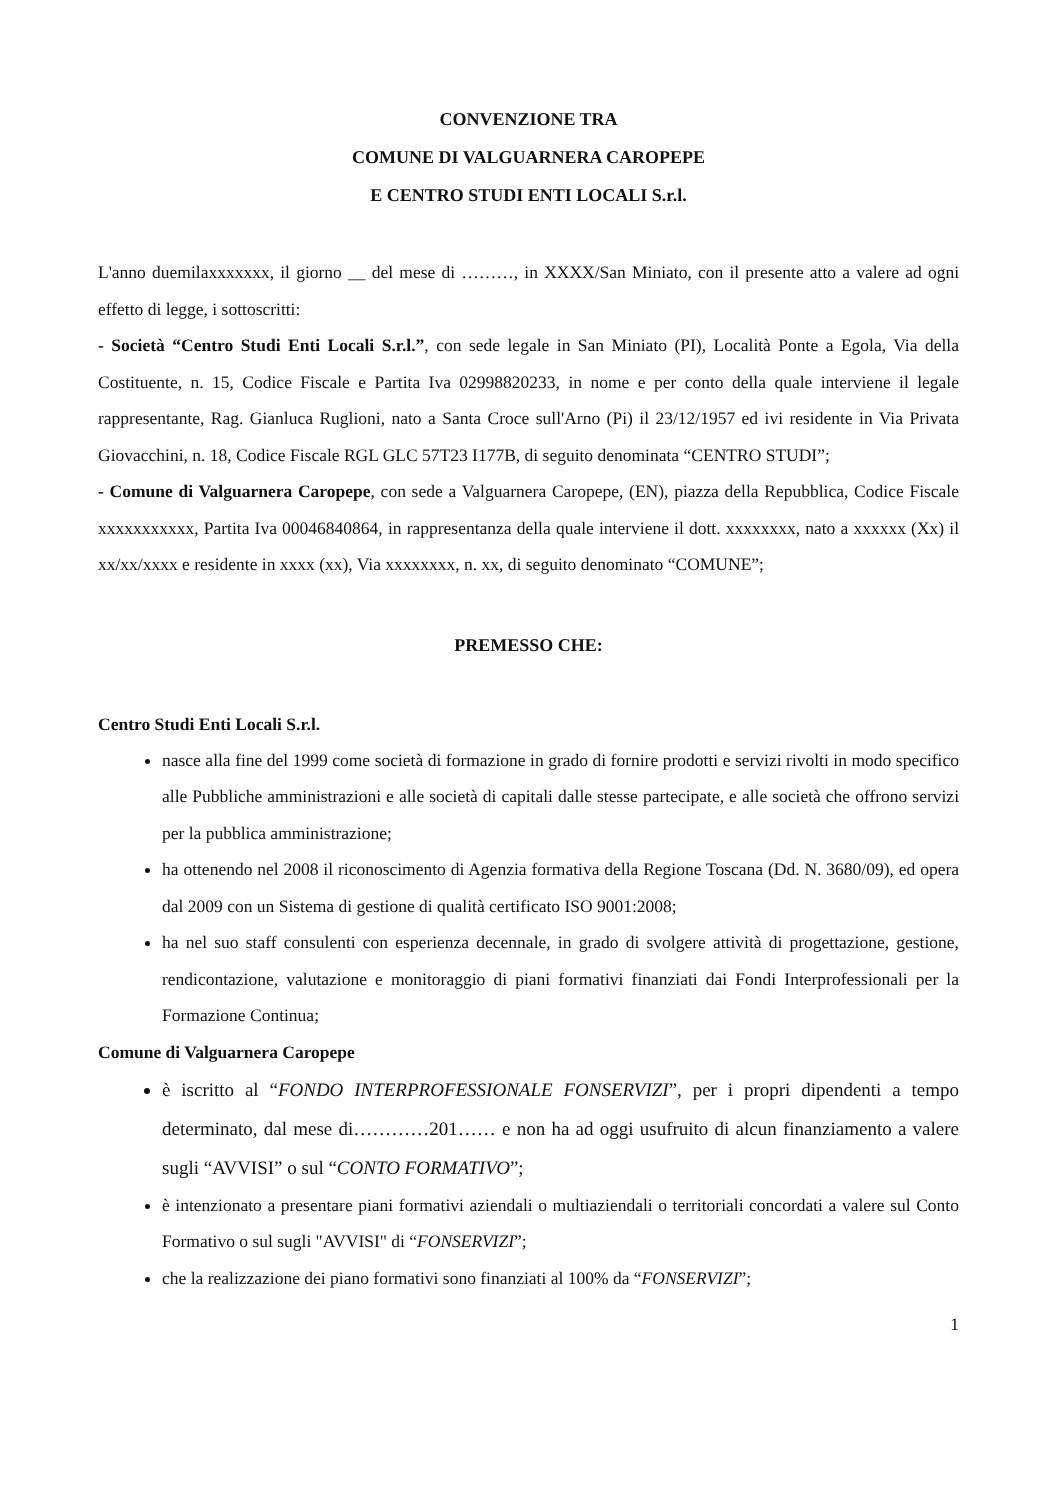CONVENZIONE TRA
COMUNE DI VALGUARNERA CAROPEPE
E CENTRO STUDI ENTI LOCALI S.r.l.
L'anno duemilaxxxxxxx, il giorno __ del mese di ………, in XXXX/San Miniato, con il presente atto a valere ad ogni effetto di legge, i sottoscritti:
- Società “Centro Studi Enti Locali S.r.l.”, con sede legale in San Miniato (PI), Località Ponte a Egola, Via della Costituente, n. 15, Codice Fiscale e Partita Iva 02998820233, in nome e per conto della quale interviene il legale rappresentante, Rag. Gianluca Ruglioni, nato a Santa Croce sull'Arno (Pi) il 23/12/1957 ed ivi residente in Via Privata Giovacchini, n. 18, Codice Fiscale RGL GLC 57T23 I177B, di seguito denominata “CENTRO STUDI”;
- Comune di Valguarnera Caropepe, con sede a Valguarnera Caropepe, (EN), piazza della Repubblica, Codice Fiscale xxxxxxxxxxx, Partita Iva 00046840864, in rappresentanza della quale interviene il dott. xxxxxxxx, nato a xxxxxx (Xx) il xx/xx/xxxx e residente in xxxx (xx), Via xxxxxxxx, n. xx, di seguito denominato “COMUNE”;
PREMESSO CHE:
Centro Studi Enti Locali S.r.l.
nasce alla fine del 1999 come società di formazione in grado di fornire prodotti e servizi rivolti in modo specifico alle Pubbliche amministrazioni e alle società di capitali dalle stesse partecipate, e alle società che offrono servizi per la pubblica amministrazione;
ha ottenendo nel 2008 il riconoscimento di Agenzia formativa della Regione Toscana (Dd. N. 3680/09), ed opera dal 2009 con un Sistema di gestione di qualità certificato ISO 9001:2008;
ha nel suo staff consulenti con esperienza decennale, in grado di svolgere attività di progettazione, gestione, rendicontazione, valutazione e monitoraggio di piani formativi finanziati dai Fondi Interprofessionali per la Formazione Continua;
Comune di Valguarnera Caropepe
è iscritto al “FONDO INTERPROFESSIONALE FONSERVIZI”, per i propri dipendenti a tempo determinato, dal mese di…………201…… e non ha ad oggi usufruito di alcun finanziamento a valere sugli “AVVISI” o sul “CONTO FORMATIVO”;
è intenzionato a presentare piani formativi aziendali o multiaziendali o territoriali concordati a valere sul Conto Formativo o sul sugli "AVVISI" di “FONSERVIZI”;
che la realizzazione dei piano formativi sono finanziati al 100% da “FONSERVIZI”;
1